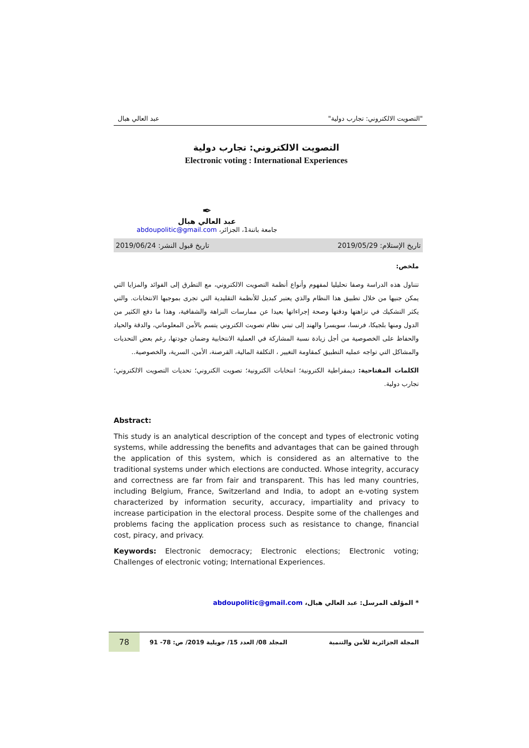"التصويت الالكتروني: تجارب دولية" عبد العالي هبال
التصويت الالكتروني: تجارب دولية
Electronic voting : International Experiences
✒
عبد العالي هبال
جامعة باتنة1، الجزائر، abdoupolitic@gmail.com
تاريخ الإستلام: 2019/05/29 تاريخ قبول النشر: 2019/06/24
ملخص:
تتناول هذه الدراسة وصفا تحليليا لمفهوم وأنواع أنظمة التصويت الالكتروني، مع التطرق إلى الفوائد والمزايا التي يمكن جنيها من خلال تطبيق هذا النظام والذي يعتبر كبديل للأنظمة التقليدية التي تجرى بموجبها الانتخابات. والتي يكثر التشكيك في نزاهتها ودقتها وصحة إجراءاتها بعيدا عن ممارسات النزاهة والشفافية، وهذا ما دفع الكثير من الدول ومنها بلجيكا، فرنسا، سويسرا والهند إلى تبني نظام تصويت الكتروني يتسم بالأمن المعلوماتي، والدقة والحياد والحفاظ على الخصوصية من أجل زيادة نسبة المشاركة في العملية الانتخابية وضمان جودتها، رغم بعض التحديات والمشاكل التي تواجه عمليه التطبيق كمقاومة التغيير ، التكلفة المالية، القرصنة، الأمن، السرية، والخصوصية..
الكلمات المفتاحية: ديمقراطية الكترونية؛ انتخابات الكترونية؛ تصويت الكتروني؛ تحديات التصويت الالكتروني؛ تجارب دولية.
Abstract:
This study is an analytical description of the concept and types of electronic voting systems, while addressing the benefits and advantages that can be gained through the application of this system, which is considered as an alternative to the traditional systems under which elections are conducted. Whose integrity, accuracy and correctness are far from fair and transparent. This has led many countries, including Belgium, France, Switzerland and India, to adopt an e-voting system characterized by information security, accuracy, impartiality and privacy to increase participation in the electoral process. Despite some of the challenges and problems facing the application process such as resistance to change, financial cost, piracy, and privacy.
Keywords: Electronic democracy; Electronic elections; Electronic voting; Challenges of electronic voting; International Experiences.
* المؤلف المرسل: عبد العالي هبال، abdoupolitic@gmail.com
المجلة الجزائرية للأمن والتنمية المجلد 08/ العدد 15/ جويلية 2019/ ص: 78- 91 78